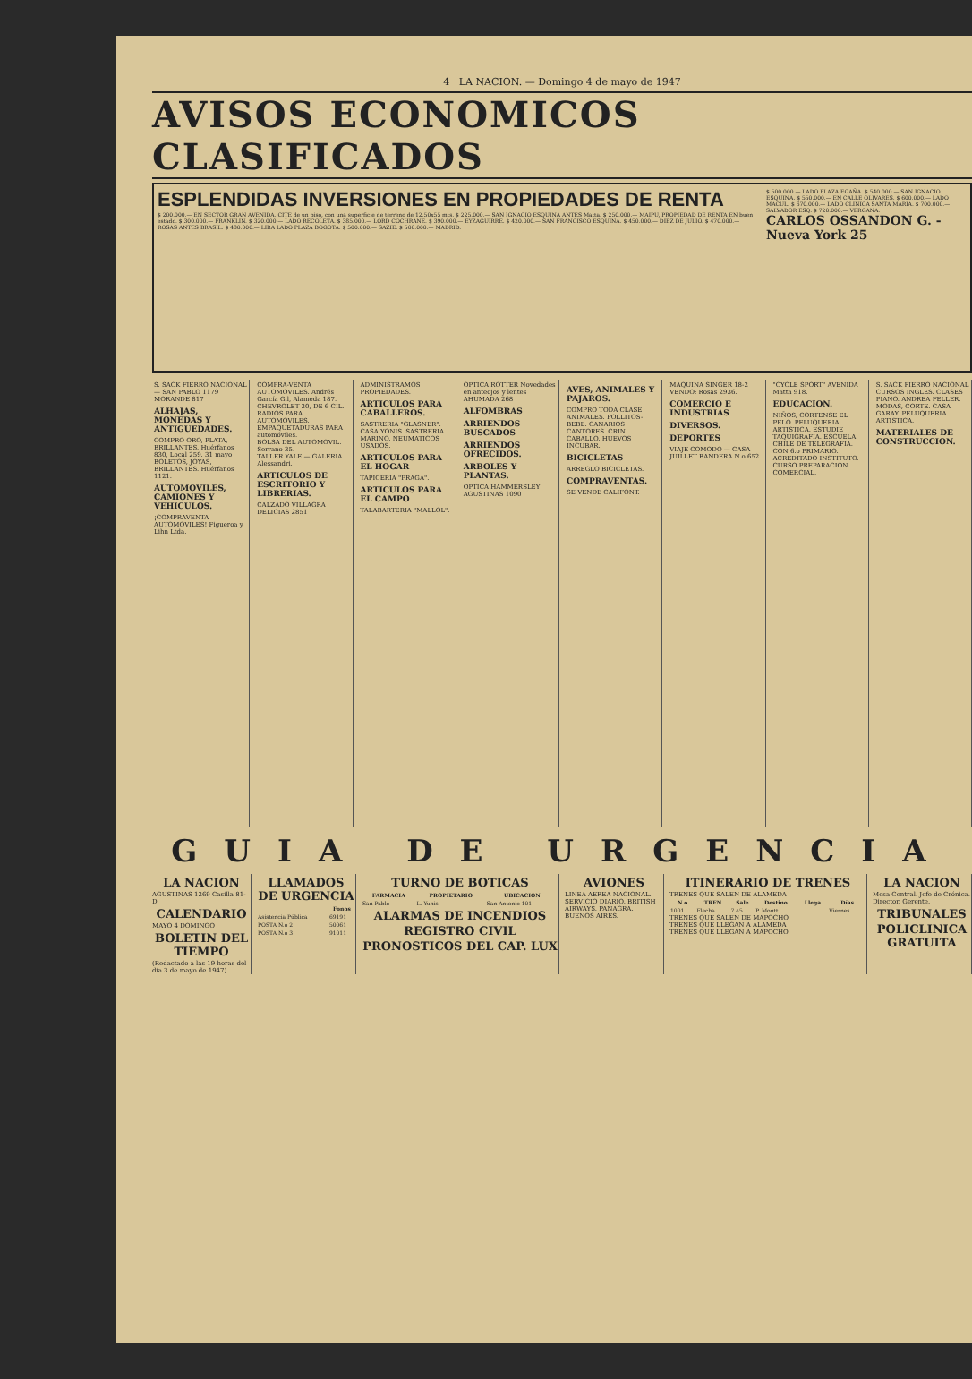4 LA NACION. — Domingo 4 de mayo de 1947
AVISOS ECONOMICOS CLASIFICADOS
ESPLENDIDAS INVERSIONES EN PROPIEDADES DE RENTA
$ 200.000.— EN SECTOR GRAN AVENIDA. CITE de un piso, con una superficie de terreno de 12.50x55 mts. $ 225.000.— SAN IGNACIO ESQUINA ANTES Matta. $ 250.000.— MAIPU, PROPIEDAD DE RENTA EN buen estado. $ 300.000.— FRANKLIN. $ 320.000.— LADO RECOLETA. $ 385.000.— LORD COCHRANE. $ 390.000.— EYZAGUIRRE. $ 420.000.— SAN FRANCISCO ESQUINA. $ 450.000.— DIEZ DE JULIO. $ 470.000.— ROSAS ANTES BRASIL. $ 480.000.— LIRA LADO PLAZA BOGOTA. $ 500.000.— SAZIE. $ 500.000.— MADRID.
$ 500.000.— LADO PLAZA EGAÑA. $ 540.000.— SAN IGNACIO ESQUINA. $ 550.000.— EN CALLE OLIVARES. $ 600.000.— LADO MACUL. $ 670.000.— LADO CLINICA SANTA MARIA. $ 700.000.— SALVADOR ESQ. $ 720.000.— VERGANA.
CARLOS OSSANDON G. - Nueva York 25
S. SACK FIERRO NACIONAL — SAN PABLO 1179 MORANDE 817
ALHAJAS, MONEDAS Y ANTIGUEDADES.
COMPRO ORO, PLATA, BRILLANTES. Huérfanos 830, Local 259. 31 mayo
BOLETOS, JOYAS, BRILLANTES. Huérfanos 1121.
AUTOMOVILES, CAMIONES Y VEHICULOS.
¡COMPRAVENTA AUTOMOVILES! Figueroa y Lihn Ltda.
COMPRA-VENTA AUTOMOVILES. Andrés García Gil, Alameda 187.
CHEVROLET 30, DE 6 CIL.
RADIOS PARA AUTOMOVILES.
EMPAQUETADURAS PARA automóviles.
BOLSA DEL AUTOMOVIL. Serrano 35.
TALLER YALE.— GALERIA Alessandri.
ARTICULOS DE ESCRITORIO Y LIBRERIAS.
CALZADO VILLAGRA DELICIAS 2851
ADMINISTRAMOS PROPIEDADES.
ARTICULOS PARA CABALLEROS.
SASTRERIA "GLASNER". CASA YONIS. SASTRERIA MARINO. NEUMATICOS USADOS.
ARTICULOS PARA EL HOGAR
TAPICERIA "PRAGA".
ARTICULOS PARA EL CAMPO
TALABARTERIA "MALLOL".
OPTICA ROTTER Novedades en anteojos y lentes AHUMADA 268
ALFOMBRAS
ARRIENDOS BUSCADOS
ARRIENDOS OFRECIDOS.
ARBOLES Y PLANTAS.
OPTICA HAMMERSLEY AGUSTINAS 1090
AVES, ANIMALES Y PAJAROS.
COMPRO TODA CLASE ANIMALES. POLLITOS-BEBE. CANARIOS CANTORES. CRIN CABALLO. HUEVOS INCUBAR.
BICICLETAS
ARREGLO BICICLETAS.
COMPRAVENTAS.
SE VENDE CALIFONT.
MAQUINA SINGER 18-2 VENDO: Rosas 2936.
COMERCIO E INDUSTRIAS
DIVERSOS.
DEPORTES
VIAJE COMODO — CASA JUILLET BANDERA N.o 652
"CYCLE SPORT" AVENIDA Matta 918.
EDUCACION.
NIÑOS, CORTENSE EL PELO. PELUQUERIA ARTISTICA. ESTUDIE TAQUIGRAFIA. ESCUELA CHILE DE TELEGRAFIA. CON 6.o PRIMARIO. ACREDITADO INSTITUTO. CURSO PREPARACION COMERCIAL.
S. SACK FIERRO NACIONAL
CURSOS INGLES. CLASES PIANO. ANDREA FELLER. MODAS, CORTE. CASA GARAY. PELUQUERIA ARTISTICA.
MATERIALES DE CONSTRUCCION.
GUIA DE URGENCIA
LA NACION
AGUSTINAS 1269 Casilla 81-D
CALENDARIO
MAYO 4 DOMINGO
BOLETIN DEL TIEMPO
(Redactado a las 19 horas del día 3 de mayo de 1947)
LLAMADOS DE URGENCIA
| | Fonos |
| --- | --- |
| Asistencia Pública | 69191 |
| POSTA N.o 2 | 50061 |
| POSTA N.o 3 | 91011 |
TURNO DE BOTICAS
| FARMACIA | PROPIETARIO | UBICACION |
| --- | --- | --- |
| San Pablo | L. Yunis | San Antonio 101 |
ALARMAS DE INCENDIOS
REGISTRO CIVIL
PRONOSTICOS DEL CAP. LUX
AVIONES
LINEA AEREA NACIONAL. SERVICIO DIARIO. BRITISH AIRWAYS. PANAGRA. BUENOS AIRES.
ITINERARIO DE TRENES
TRENES QUE SALEN DE ALAMEDA
| N.o | TREN | Sale | Destino | Llega | Días |
| --- | --- | --- | --- | --- | --- |
| 1001 | Flecha | 7.45 | P. Montt | | Viernes |
TRENES QUE SALEN DE MAPOCHO
TRENES QUE LLEGAN A ALAMEDA
TRENES QUE LLEGAN A MAPOCHO
LA NACION
Mesa Central. Jefe de Crónica. Director. Gerente.
TRIBUNALES
POLICLINICA GRATUITA